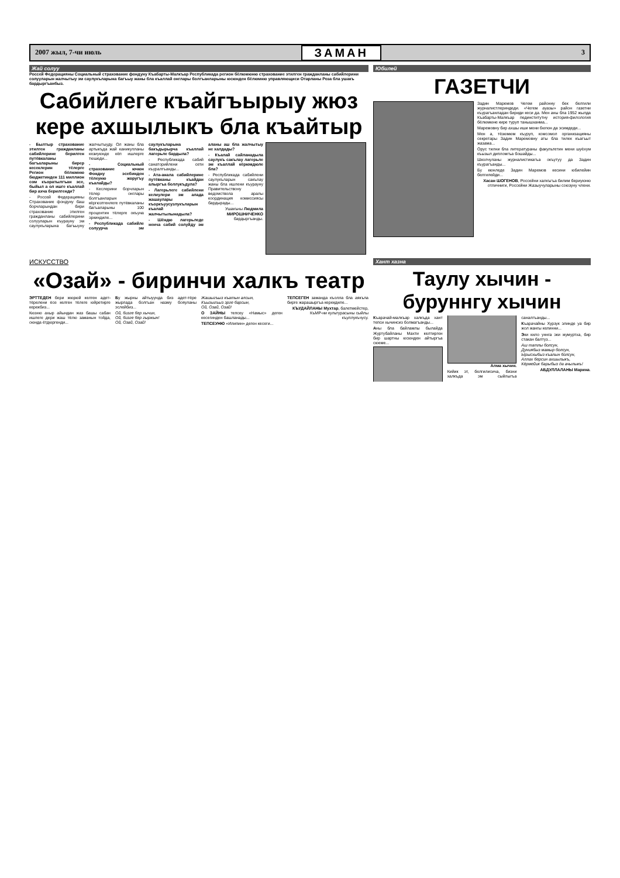2007 жыл, 7-чи июль ЗАМАН 3
Жай солуу
Россей Федерацияны Социальный страхование фондуну Къабарты-Малкъар Республикада регион бёлюмюню страхование этилген граждан­ланы сабийлерини солуулары­н жалчытыу эм саулукъларына багъыу жаны бла къаллай онглары болгъанларыны юсюнден бёлюмню управляющиси Отарланы Роза бла ушакъ бардыргъанбыз.
Сабийлеге къайгъырыу жюз кере ахшылыкъ бла къайтыр
- Былтыр страхование этилген гражданланы сабийлерине берилген путёвкаланы багъаларыны бирер кесеклерин тёлерге Регион бёлюмню бюджетинден 111 миллион сом къоратылгъан эсе, быйыл а ол ишге къаллай бир ахча берилгенди?
- Россей Федерацияны Страхование фондуну баш борчларындан бири страхование этилген гражданланы сабийлерини солууларын къурауну эм саулукъларына багъыуну жалчытыуду. Ол жаны бла артыкъда жай каникулланы кезиуюнде кёп ишлерге тюшеди...
- Социальный страхование ючюн Фондну эсебинден тёлеуню жоругъу къалайды?
- Кеслерини борчларын тёлер онглары болгъанларын кёргюзтгенлеге путёвкаланы багъаларыны 100 процентин тёлерге окъуна эркиндиле...
- Республикада сабийле солуурча эм саулукъларына бакъдырырча къаллай лагерьле бардыла?
- Республикада сабий санаторийлени сети къуралгъанды...
- Ата-анала сабийлерине путёвканы къайдан алыргъа боллукъдула?
- Лагерьлеге сабийлени келиулери эм алада жашаулары къоркъуусузлукъларын къалай жалчытылынадыла?
- Шёндю лагерьледе ненча сабий солуйду эм аланы аш бла жалчытыу не халдады?
- Къалай сайланадыла саулукъ сакълау лагерьле эм къаллай кёрюмдюле бла?
- Республикада сабийлени саулукъларын сакълау жаны бла ишлени къурауну Правительствону ведомствола аралы координация комиссиясы бардырады...
Ушакъны Людмила МИРОШНИЧЕНКО бардыргъанды.
Юбилей
ГАЗЕТЧИ
Задин Маремов Чегем районну бек белгили журналистлериндеди. «Чегем ауазы» район газетни къурагъанладан бириди кеси да. Мен аны бла 1952 жылда Къабарты-Малкъар пединститутну история-филология бёлюмюне кире туруп танышханма...
Маремовну бир ахшы иши мени бюгюн да эсимдеди...
Мен а, тёзюмюм къуруп, комсомол организацияны секретары Задин Маремовну аты бла тилек къагъыт жазама...
Орус тилни бла литератураны факультетин мени шуёхум къызыл дипломгъа бошайды...
Школчуланы журналистикагъа окъутуу да Задин къурагъанды...
Бу кюнледе Задин Маремов кесини юбилейин белгилейди...
Хасан ШОГЕНОВ, Россейни халкъгъа билим бериуюню отличниги, Россейни Жазыучуларыны союзуну члени.
ИСКУССТВО
«Озай» - биринчи халкъ театр
ЭРТТЕДЕН бери жюрюй келген адет-тёрелени ёсе келген тёлеге юйретирге керекбиз...
Кюзню ахыр айындан жаз башы сабан ишлеге дери жаш тёлю заманын тойда, оюнда ётдюргенди...
Бу жырны айтыуунда биз адет-тёре жырлада болгъан назму бояуланы эслейбиз...
Ой, бизге бер хычин,
Ой, бизге бер гыржын!
Ой, Озай, Озай!
Жашыгъыз къатын алсын,
Къызыгъыз эрге барсын,
Ой, Озай, Озай!
О ЗАЙНЫ тепсеу «Намыс» деген кесегинден башланады...
ТЕПСЕУНЮ «Илипин» деген кесеги...
ТЕПСЕГЕН заманда къолла бла аякъла бирге жарашыргъа керекдиле...
КЪУДАЙЛАНЫ Мухтар, балетмейстер, КъМР-ни культурасыны сыйлы къуллукъчусу.
Хант хазна
Таулу хычин - буруннгу хычин
Къарачай-малкъар халкъда хант тепси хычинсиз болмагъанды...
Аны бла байламлы былайда Журтубайланы Махти келтирген бир шартны юсюнден айтыргъа сюеме...
Алма хычин.
Кийик эт, белгилисича, бизни халкъда эм сыйлыгъа саналгъанды...
Къарачайны Хурзук элинде уа бир жол жангы келинни...
Эки кило уннга эки жумуртха, бир стакан балтуз...
Аш татлы болсун,
Дуниябыз мамыр болсун,
Ырысхыбыз къалын болсун,
Аллах берсин ахшылыкъ,
Кёрмейик барыбыз да ачылыкъ!
АБДУЛЛАЛАНЫ Марина.